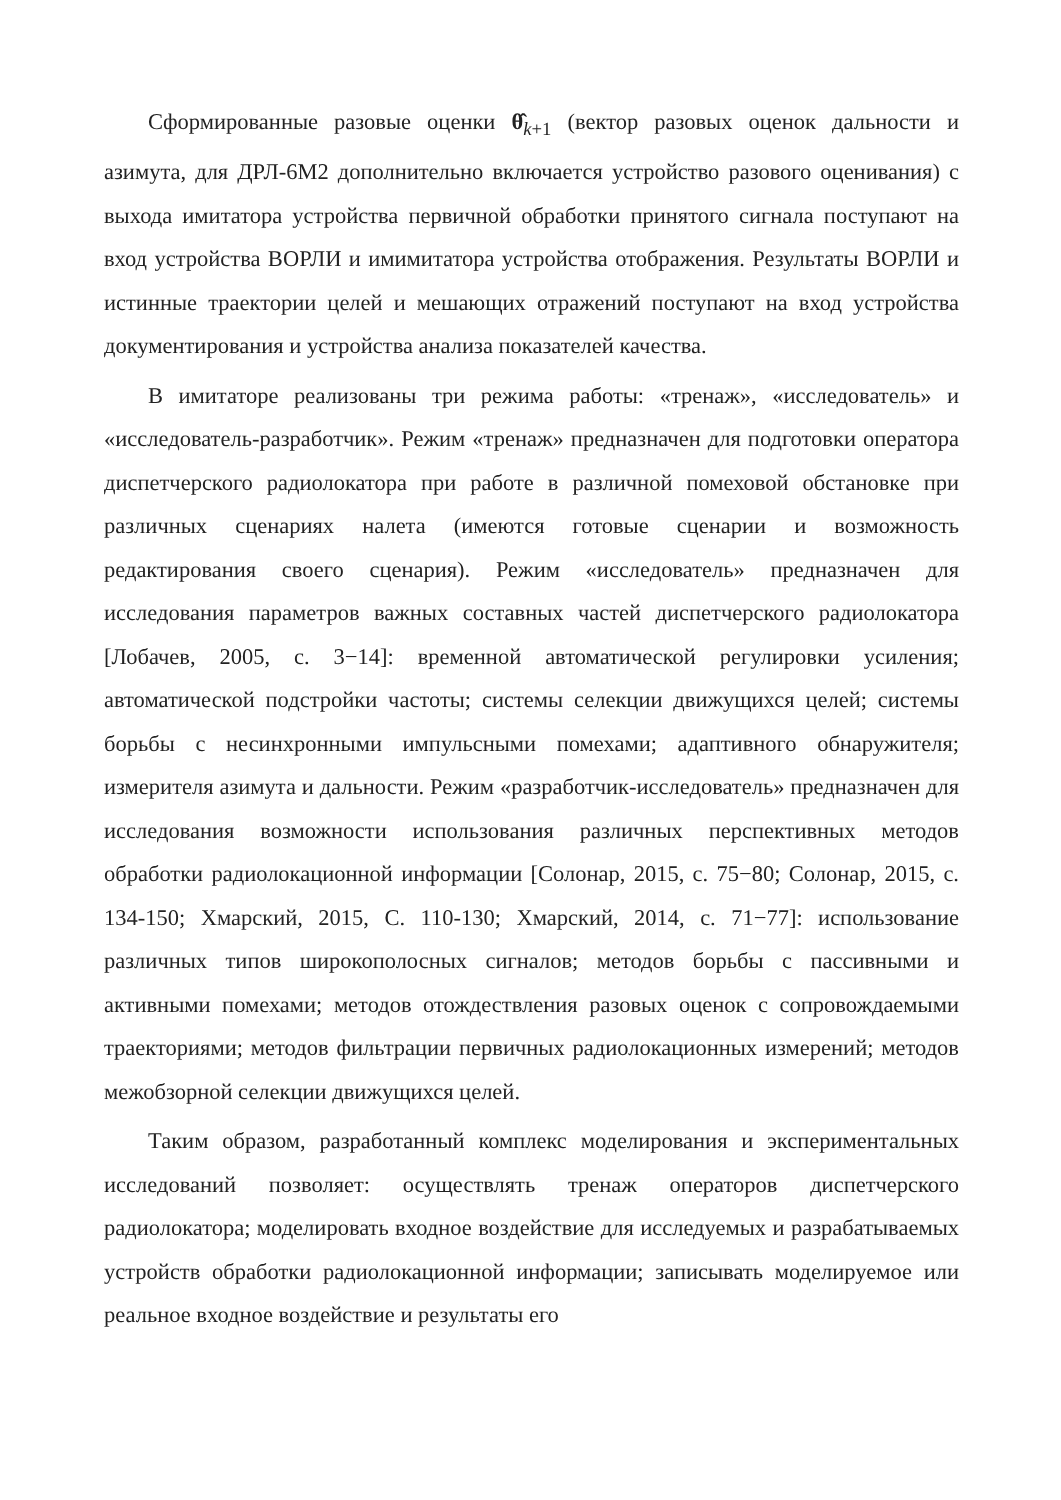Сформированные разовые оценки θ̂<sub>k+1</sub> (вектор разовых оценок дальности и азимута, для ДРЛ-6М2 дополнительно включается устройство разового оценивания) с выхода имитатора устройства первичной обработки принятого сигнала поступают на вход устройства ВОРЛИ и имимитатора устройства отображения. Результаты ВОРЛИ и истинные траектории целей и мешающих отражений поступают на вход устройства документирования и устройства анализа показателей качества.
В имитаторе реализованы три режима работы: «тренаж», «исследователь» и «исследователь-разработчик». Режим «тренаж» предназначен для подготовки оператора диспетчерского радиолокатора при работе в различной помеховой обстановке при различных сценариях налета (имеются готовые сценарии и возможность редактирования своего сценария). Режим «исследователь» предназначен для исследования параметров важных составных частей диспетчерского радиолокатора [Лобачев, 2005, с. 3−14]: временной автоматической регулировки усиления; автоматической подстройки частоты; системы селекции движущихся целей; системы борьбы с несинхронными импульсными помехами; адаптивного обнаружителя; измерителя азимута и дальности. Режим «разработчик-исследователь» предназначен для исследования возможности использования различных перспективных методов обработки радиолокационной информации [Солонар, 2015, с. 75−80; Солонар, 2015, с. 134-150; Хмарский, 2015, С. 110-130; Хмарский, 2014, с. 71−77]: использование различных типов широкополосных сигналов; методов борьбы с пассивными и активными помехами; методов отождествления разовых оценок с сопровождаемыми траекториями; методов фильтрации первичных радиолокационных измерений; методов межобзорной селекции движущихся целей.
Таким образом, разработанный комплекс моделирования и экспериментальных исследований позволяет: осуществлять тренаж операторов диспетчерского радиолокатора; моделировать входное воздействие для исследуемых и разрабатываемых устройств обработки радиолокационной информации; записывать моделируемое или реальное входное воздействие и результаты его